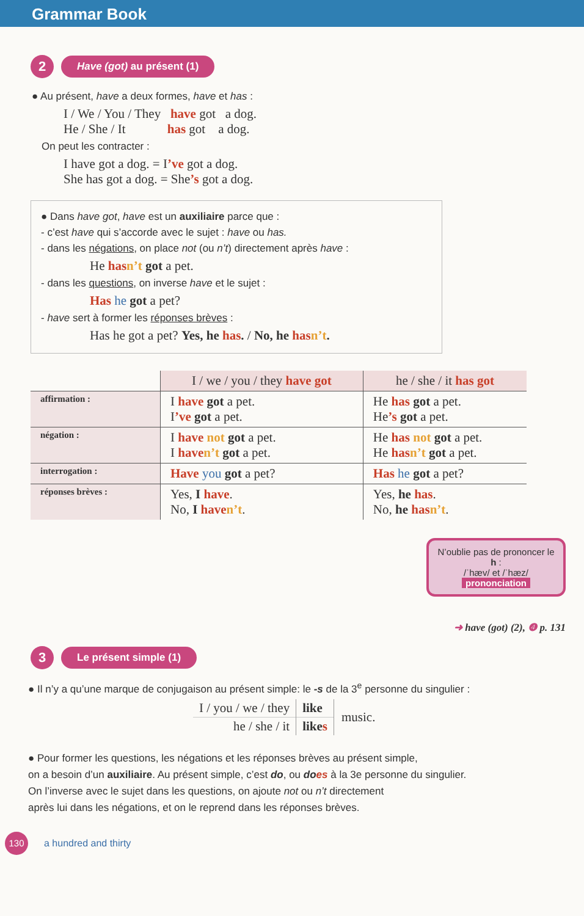Grammar Book
2
Have (got) au présent (1)
● Au présent, have a deux formes, have et has :
I / We / You / They have got a dog.
He / She / It has got a dog.
On peut les contracter :
I have got a dog. = I’ve got a dog.
She has got a dog. = She’s got a dog.
● Dans have got, have est un auxiliaire parce que :
- c’est have qui s’accorde avec le sujet : have ou has.
- dans les négations, on place not (ou n’t) directement après have :
He has n’t got a pet.
- dans les questions, on inverse have et le sujet :
Has he got a pet?
- have sert à former les réponses brèves :
Has he got a pet? Yes, he has. / No, he has n’t.
| | I / we / you / they have got | he / she / it has got |
| affirmation : | I have got a pet. I ’ve got a pet. | He has got a pet. He ’s got a pet. |
| négation : | I have not got a pet. I have n’t got a pet. | He has not got a pet. He has n’t got a pet. |
| interrogation : | Have you got a pet? | Has he got a pet? |
| réponses brèves : | Yes, I have . No, I have n’t . | Yes, he has . No, he has n’t . |
N’oublie pas de prononcer le h :
/ˈhæv/ et /ˈhæz/
prononciation
➜ have (got) (2), ❹ p. 131
3
Le présent simple (1)
● Il n’y a qu’une marque de conjugaison au présent simple: le -s de la 3<sup>e</sup> personne du singulier :
| I / you / we / they | like | music. |
| he / she / it | like s | |
● Pour former les questions, les négations et les réponses brèves au présent simple,
on a besoin d’un auxiliaire. Au présent simple, c’est do, ou does à la 3e personne du singulier.
On l’inverse avec le sujet dans les questions, on ajoute not ou n’t directement
après lui dans les négations, et on le reprend dans les réponses brèves.
130
a hundred and thirty